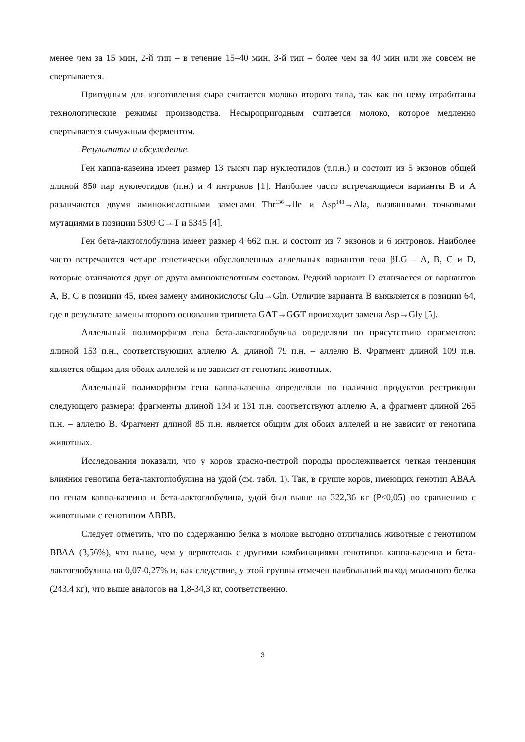менее чем за 15 мин, 2-й тип – в течение 15–40 мин, 3-й тип – более чем за 40 мин или же совсем не свертывается.
Пригодным для изготовления сыра считается молоко второго типа, так как по нему отработаны технологические режимы производства. Несыропригодным считается молоко, которое медленно свертывается сычужным ферментом.
Результаты и обсуждение.
Ген каппа-казеина имеет размер 13 тысяч пар нуклеотидов (т.п.н.) и состоит из 5 экзонов общей длиной 850 пар нуклеотидов (п.н.) и 4 интронов [1]. Наиболее часто встречающиеся варианты В и А различаются двумя аминокислотными заменами Thr<sup>136</sup>→lle и Asp<sup>148</sup>→Ala, вызванными точковыми мутациями в позиции 5309 C→T и 5345 [4].
Ген бета-лактоглобулина имеет размер 4 662 п.н. и состоит из 7 экзонов и 6 интронов. Наиболее часто встречаются четыре генетически обусловленных аллельных вариантов гена βLG – A, B, C и D, которые отличаются друг от друга аминокислотным составом. Редкий вариант D отличается от вариантов A, B, C в позиции 45, имея замену аминокислоты Glu→Gln. Отличие варианта В выявляется в позиции 64, где в результате замены второго основания триплета GAT→GGT происходит замена Asp→Gly [5].
Аллельный полиморфизм гена бета-лактоглобулина определяли по присутствию фрагментов: длиной 153 п.н., соответствующих аллелю А, длиной 79 п.н. – аллелю В. Фрагмент длиной 109 п.н. является общим для обоих аллелей и не зависит от генотипа животных.
Аллельный полиморфизм гена каппа-казеина определяли по наличию продуктов рестрикции следующего размера: фрагменты длиной 134 и 131 п.н. соответствуют аллелю А, а фрагмент длиной 265 п.н. – аллелю В. Фрагмент длиной 85 п.н. является общим для обоих аллелей и не зависит от генотипа животных.
Исследования показали, что у коров красно-пестрой породы прослеживается четкая тенденция влияния генотипа бета-лактоглобулина на удой (см. табл. 1). Так, в группе коров, имеющих генотип АВАА по генам каппа-казеина и бета-лактоглобулина, удой был выше на 322,36 кг (Р≤0,05) по сравнению с животными с генотипом АВВВ.
Следует отметить, что по содержанию белка в молоке выгодно отличались животные с генотипом ВВАА (3,56%), что выше, чем у первотелок с другими комбинациями генотипов каппа-казеина и бета-лактоглобулина на 0,07-0,27% и, как следствие, у этой группы отмечен наибольший выход молочного белка (243,4 кг), что выше аналогов на 1,8-34,3 кг, соответственно.
3